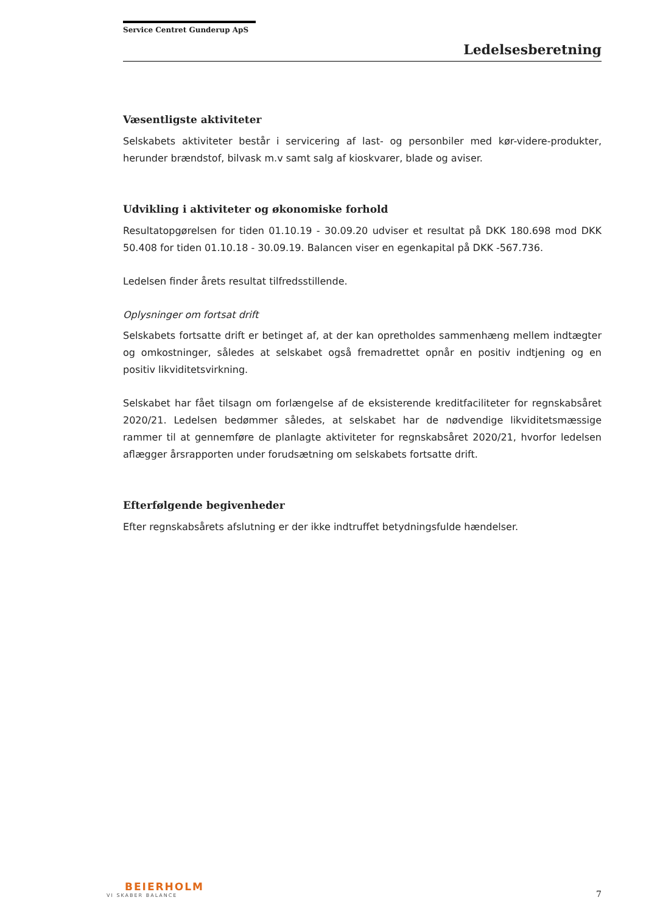Service Centret Gunderup ApS
Ledelsesberetning
Væsentligste aktiviteter
Selskabets aktiviteter består i servicering af last- og personbiler med kør-videre-produkter, herunder brændstof, bilvask m.v samt salg af kioskvarer, blade og aviser.
Udvikling i aktiviteter og økonomiske forhold
Resultatopgørelsen for tiden 01.10.19 - 30.09.20 udviser et resultat på DKK 180.698 mod DKK 50.408 for tiden 01.10.18 - 30.09.19. Balancen viser en egenkapital på DKK -567.736.
Ledelsen finder årets resultat tilfredsstillende.
Oplysninger om fortsat drift
Selskabets fortsatte drift er betinget af, at der kan opretholdes sammenhæng mellem indtægter og omkostninger, således at selskabet også fremadrettet opnår en positiv indtjening og en positiv likviditetsvirkning.
Selskabet har fået tilsagn om forlængelse af de eksisterende kreditfaciliteter for regnskabsåret 2020/21. Ledelsen bedømmer således, at selskabet har de nødvendige likviditetsmæssige rammer til at gennemføre de planlagte aktiviteter for regnskabsåret 2020/21, hvorfor ledelsen aflægger årsrapporten under forudsætning om selskabets fortsatte drift.
Efterfølgende begivenheder
Efter regnskabsårets afslutning er der ikke indtruffet betydningsfulde hændelser.
BEIERHOLM
VI SKABER BALANCE
7